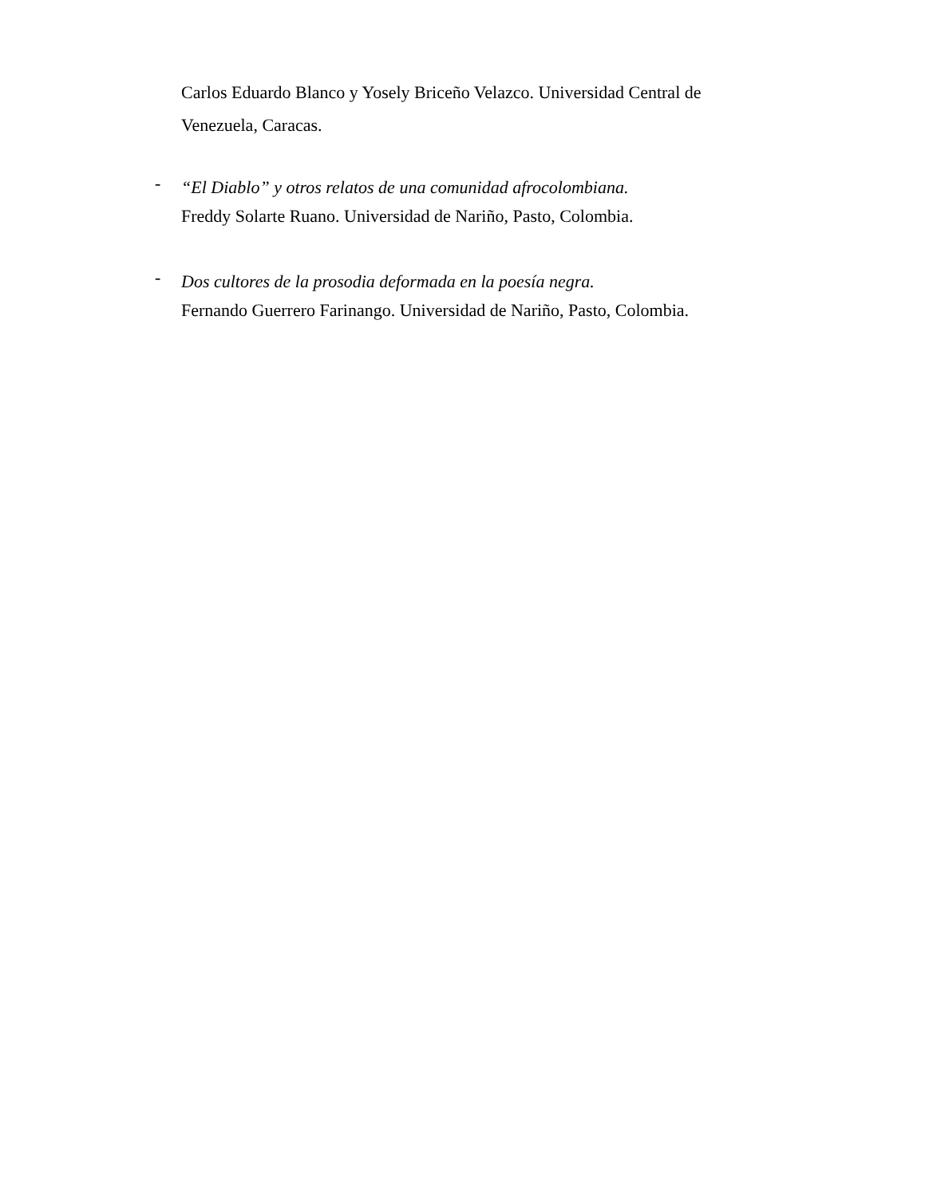Carlos Eduardo Blanco y Yosely Briceño Velazco. Universidad Central de Venezuela, Caracas.
-
“El Diablo” y otros relatos de una comunidad afrocolombiana.
Freddy Solarte Ruano. Universidad de Nariño, Pasto, Colombia.
-
Dos cultores de la prosodia deformada en la poesía negra.
Fernando Guerrero Farinango. Universidad de Nariño, Pasto, Colombia.